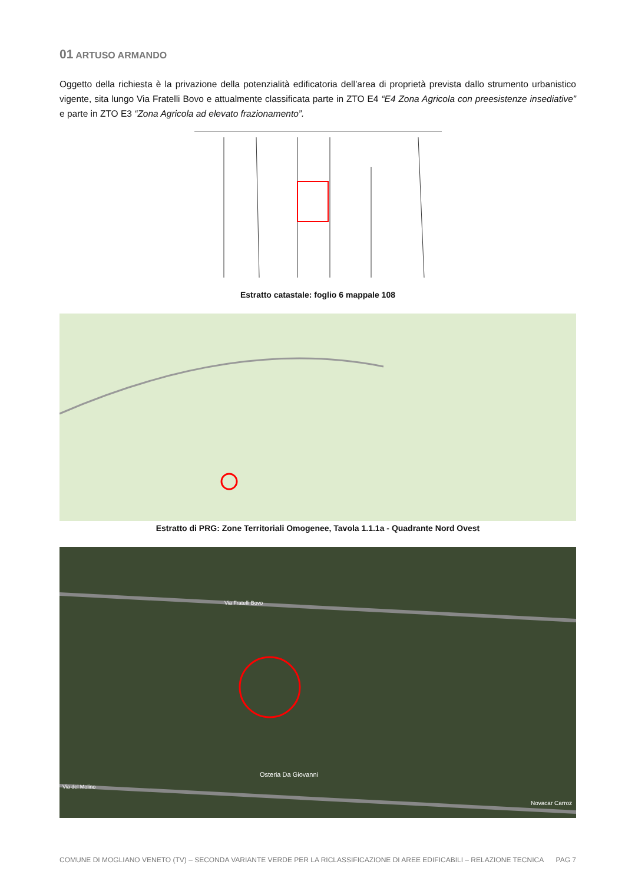01 ARTUSO ARMANDO
Oggetto della richiesta è la privazione della potenzialità edificatoria dell’area di proprietà prevista dallo strumento urbanistico vigente, sita lungo Via Fratelli Bovo e attualmente classificata parte in ZTO E4 “E4 Zona Agricola con preesistenze insediative” e parte in ZTO E3 “Zona Agricola ad elevato frazionamento”.
Estratto catastale: foglio 6 mappale 108
Estratto di PRG: Zone Territoriali Omogenee, Tavola 1.1.1a - Quadrante Nord Ovest
Via Fratelli Bovo
Osteria Da Giovanni
Via del Molino
Novacar Carroz
COMUNE DI MOGLIANO VENETO (TV) – SECONDA VARIANTE VERDE PER LA RICLASSIFICAZIONE DI AREE EDIFICABILI – RELAZIONE TECNICA PAG 7